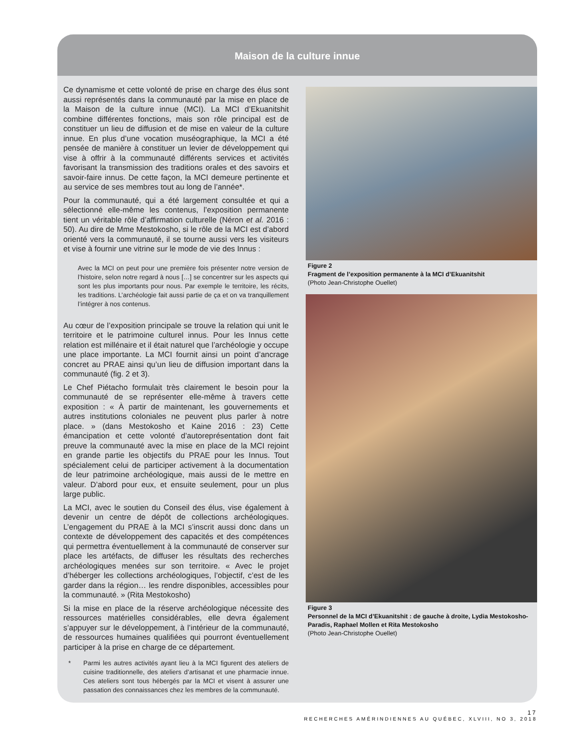Maison de la culture innue
Ce dynamisme et cette volonté de prise en charge des élus sont aussi représentés dans la communauté par la mise en place de la Maison de la culture innue (MCI). La MCI d’Ekuanitshit combine différentes fonctions, mais son rôle principal est de constituer un lieu de diffusion et de mise en valeur de la culture innue. En plus d’une vocation muséographique, la MCI a été pensée de manière à constituer un levier de développement qui vise à offrir à la communauté différents services et activités favorisant la transmission des traditions orales et des savoirs et savoir-faire innus. De cette façon, la MCI demeure pertinente et au service de ses membres tout au long de l’année*.
Pour la communauté, qui a été largement consultée et qui a sélectionné elle-même les contenus, l’exposition permanente tient un véritable rôle d’affirmation culturelle (Néron et al. 2016 : 50). Au dire de Mme Mestokosho, si le rôle de la MCI est d’abord orienté vers la communauté, il se tourne aussi vers les visiteurs et vise à fournir une vitrine sur le mode de vie des Innus :
Avec la MCI on peut pour une première fois présenter notre version de l’histoire, selon notre regard à nous […] se concentrer sur les aspects qui sont les plus importants pour nous. Par exemple le territoire, les récits, les traditions. L’archéologie fait aussi partie de ça et on va tranquillement l’intégrer à nos contenus.
Au cœur de l’exposition principale se trouve la relation qui unit le territoire et le patrimoine culturel innus. Pour les Innus cette relation est millénaire et il était naturel que l’archéologie y occupe une place importante. La MCI fournit ainsi un point d’ancrage concret au PRAE ainsi qu’un lieu de diffusion important dans la communauté (fig. 2 et 3).
Le Chef Piétacho formulait très clairement le besoin pour la communauté de se représenter elle-même à travers cette exposition : « À partir de maintenant, les gouvernements et autres institutions coloniales ne peuvent plus parler à notre place. » (dans Mestokosho et Kaine 2016 : 23) Cette émancipation et cette volonté d’autoreprésentation dont fait preuve la communauté avec la mise en place de la MCI rejoint en grande partie les objectifs du PRAE pour les Innus. Tout spécialement celui de participer activement à la documentation de leur patrimoine archéologique, mais aussi de le mettre en valeur. D’abord pour eux, et ensuite seulement, pour un plus large public.
La MCI, avec le soutien du Conseil des élus, vise également à devenir un centre de dépôt de collections archéologiques. L’engagement du PRAE à la MCI s’inscrit aussi donc dans un contexte de développement des capacités et des compétences qui permettra éventuellement à la communauté de conserver sur place les artéfacts, de diffuser les résultats des recherches archéologiques menées sur son territoire. « Avec le projet d’héberger les collections archéologiques, l’objectif, c’est de les garder dans la région… les rendre disponibles, accessibles pour la communauté. » (Rita Mestokosho)
Si la mise en place de la réserve archéologique nécessite des ressources matérielles considérables, elle devra également s’appuyer sur le développement, à l’intérieur de la communauté, de ressources humaines qualifiées qui pourront éventuellement participer à la prise en charge de ce département.
* Parmi les autres activités ayant lieu à la MCI figurent des ateliers de cuisine traditionnelle, des ateliers d’artisanat et une pharmacie innue. Ces ateliers sont tous hébergés par la MCI et visent à assurer une passation des connaissances chez les membres de la communauté.
Figure 2
Fragment de l’exposition permanente à la MCI d’Ekuanitshit
(Photo Jean-Christophe Ouellet)
Figure 3
Personnel de la MCI d’Ekuanitshit : de gauche à droite, Lydia Mestokosho-Paradis, Raphael Mollen et Rita Mestokosho
(Photo Jean-Christophe Ouellet)
17
RECHERCHES AMÉRINDIENNES AU QUÉBEC, XLVIII, NO 3, 2018